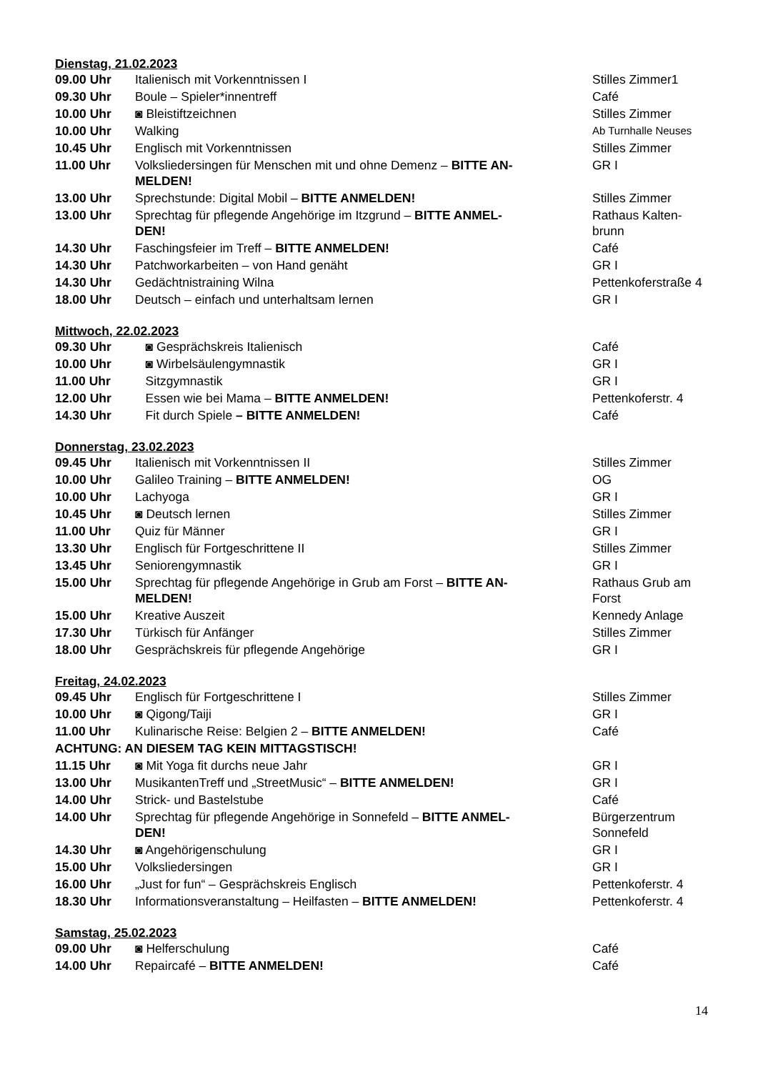Dienstag, 21.02.2023
| 09.00 Uhr | Italienisch mit Vorkenntnissen I | Stilles Zimmer1 |
| 09.30 Uhr | Boule – Spieler*innentreff | Café |
| 10.00 Uhr | ◙ Bleistiftzeichnen | Stilles Zimmer |
| 10.00 Uhr | Walking | Ab Turnhalle Neuses |
| 10.45 Uhr | Englisch mit Vorkenntnissen | Stilles Zimmer |
| 11.00 Uhr | Volksliedersingen für Menschen mit und ohne Demenz – BITTE AN- MELDEN! | GR I |
| 13.00 Uhr | Sprechstunde: Digital Mobil – BITTE ANMELDEN! | Stilles Zimmer |
| 13.00 Uhr | Sprechtag für pflegende Angehörige im Itzgrund – BITTE ANMEL- DEN! | Rathaus Kalten- brunn |
| 14.30 Uhr | Faschingsfeier im Treff – BITTE ANMELDEN! | Café |
| 14.30 Uhr | Patchworkarbeiten – von Hand genäht | GR I |
| 14.30 Uhr | Gedächtnistraining Wilna | Pettenkoferstraße 4 |
| 18.00 Uhr | Deutsch – einfach und unterhaltsam lernen | GR I |
Mittwoch, 22.02.2023
| 09.30 Uhr | ◙ Gesprächskreis Italienisch | Café |
| 10.00 Uhr | ◙ Wirbelsäulengymnastik | GR I |
| 11.00 Uhr | Sitzgymnastik | GR I |
| 12.00 Uhr | Essen wie bei Mama – BITTE ANMELDEN! | Pettenkoferstr. 4 |
| 14.30 Uhr | Fit durch Spiele – BITTE ANMELDEN! | Café |
Donnerstag, 23.02.2023
| 09.45 Uhr | Italienisch mit Vorkenntnissen II | Stilles Zimmer |
| 10.00 Uhr | Galileo Training – BITTE ANMELDEN! | OG |
| 10.00 Uhr | Lachyoga | GR I |
| 10.45 Uhr | ◙ Deutsch lernen | Stilles Zimmer |
| 11.00 Uhr | Quiz für Männer | GR I |
| 13.30 Uhr | Englisch für Fortgeschrittene II | Stilles Zimmer |
| 13.45 Uhr | Seniorengymnastik | GR I |
| 15.00 Uhr | Sprechtag für pflegende Angehörige in Grub am Forst – BITTE AN- MELDEN! | Rathaus Grub am Forst |
| 15.00 Uhr | Kreative Auszeit | Kennedy Anlage |
| 17.30 Uhr | Türkisch für Anfänger | Stilles Zimmer |
| 18.00 Uhr | Gesprächskreis für pflegende Angehörige | GR I |
Freitag, 24.02.2023
| 09.45 Uhr | Englisch für Fortgeschrittene I | Stilles Zimmer |
| 10.00 Uhr | ◙ Qigong/Taiji | GR I |
| 11.00 Uhr | Kulinarische Reise: Belgien 2 – BITTE ANMELDEN! | Café |
| ACHTUNG: AN DIESEM TAG KEIN MITTAGSTISCH! | | |
| 11.15 Uhr | ◙ Mit Yoga fit durchs neue Jahr | GR I |
| 13.00 Uhr | MusikantenTreff und „StreetMusic“ – BITTE ANMELDEN! | GR I |
| 14.00 Uhr | Strick- und Bastelstube | Café |
| 14.00 Uhr | Sprechtag für pflegende Angehörige in Sonnefeld – BITTE ANMEL- DEN! | Bürgerzentrum Sonnefeld |
| 14.30 Uhr | ◙ Angehörigenschulung | GR I |
| 15.00 Uhr | Volksliedersingen | GR I |
| 16.00 Uhr | „Just for fun“ – Gesprächskreis Englisch | Pettenkoferstr. 4 |
| 18.30 Uhr | Informationsveranstaltung – Heilfasten – BITTE ANMELDEN! | Pettenkoferstr. 4 |
Samstag, 25.02.2023
| 09.00 Uhr | ◙ Helferschulung | Café |
| 14.00 Uhr | Repaircafé – BITTE ANMELDEN! | Café |
14